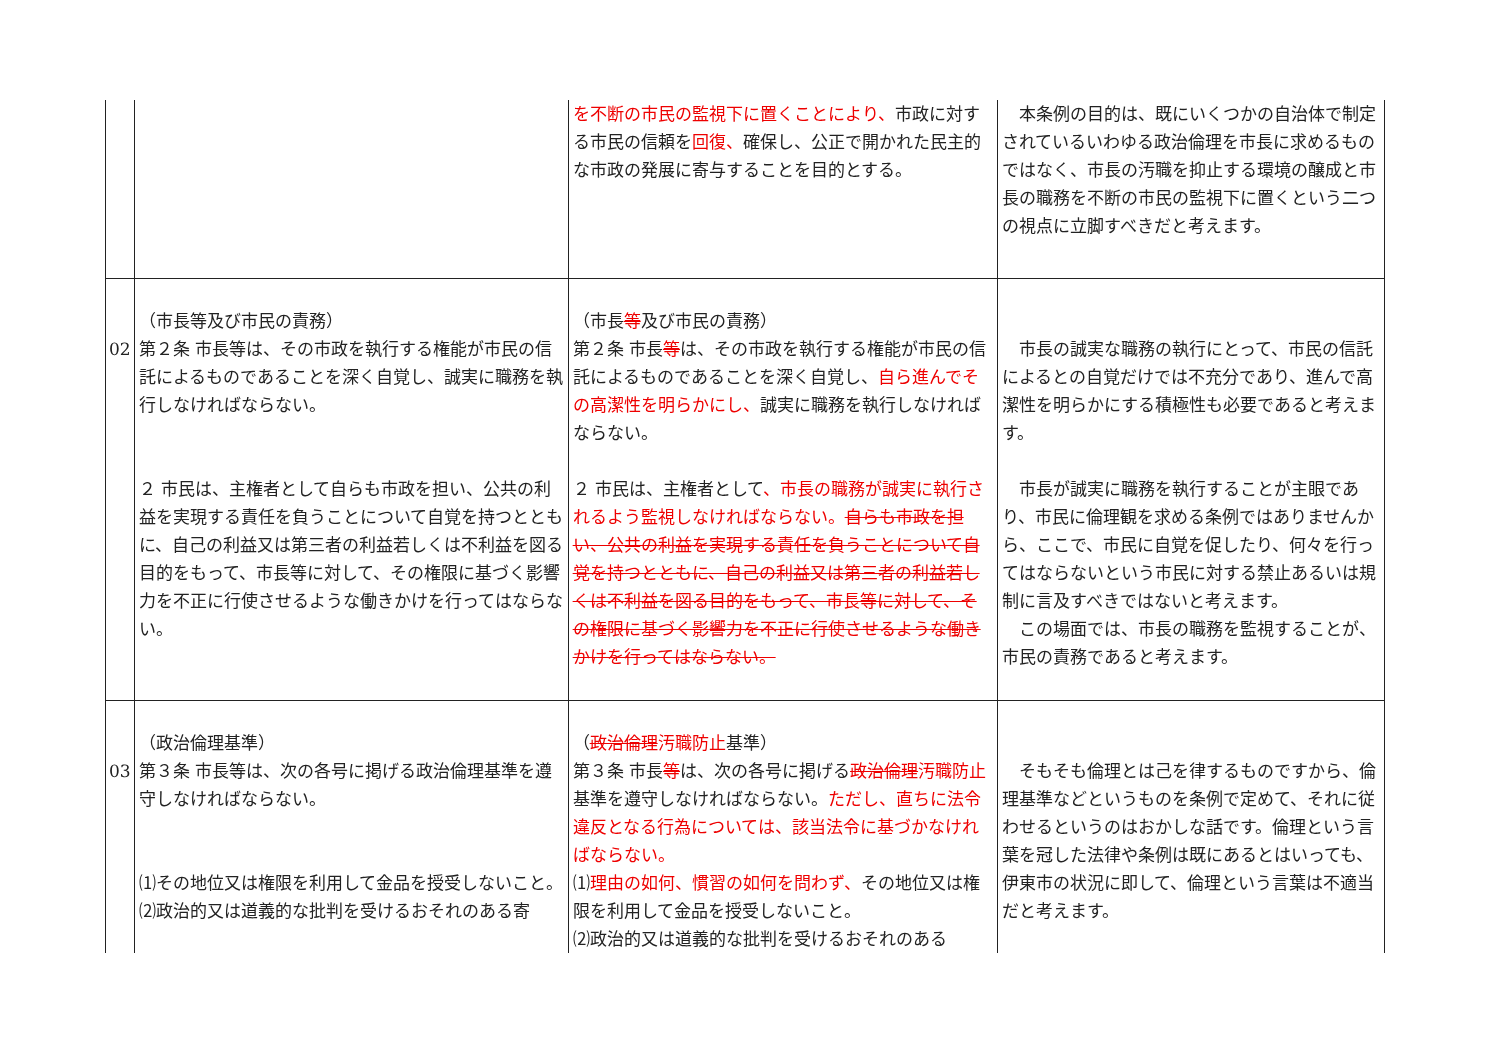| | | を不断の市民の監視下に置くことにより、 市政に対する市民の信頼を 回復、 確保し、公正で開かれた民主的な市政の発展に寄与することを目的とする。 | 本条例の目的は、既にいくつかの自治体で制定されているいわゆる政治倫理を市長に求めるものではなく、市長の汚職を抑止する環境の醸成と市長の職務を不断の市民の監視下に置くという二つの視点に立脚すべきだと考えます。 |
| 02 | （市長等及び市民の責務） 第２条 市長等は、その市政を執行する権能が市民の信託によるものであることを深く自覚し、誠実に職務を執行しなければならない。 ２ 市民は、主権者として自らも市政を担い、公共の利益を実現する責任を負うことについて自覚を持つとともに、自己の利益又は第三者の利益若しくは不利益を図る目的をもって、市長等に対して、その権限に基づく影響力を不正に行使させるような働きかけを行ってはならない。 | （市長 等 及び市民の責務） 第２条 市長 等 は、その市政を執行する権能が市民の信託によるものであることを深く自覚し、 自ら進んでその高潔性を明らかにし、 誠実に職務を執行しなければならない。 ２ 市民は、主権者として 、市長の職務が誠実に執行されるよう監視しなければならない。 自らも市政を担い、公共の利益を実現する責任を負うことについて自覚を持つとともに、自己の利益又は第三者の利益若しくは不利益を図る目的をもって、市長等に対して、その権限に基づく影響力を不正に行使させるような働きかけを行ってはならない。 | 市長の誠実な職務の執行にとって、市民の信託によるとの自覚だけでは不充分であり、進んで高潔性を明らかにする積極性も必要であると考えます。 市長が誠実に職務を執行することが主眼であり、市民に倫理観を求める条例ではありませんから、ここで、市民に自覚を促したり、何々を行ってはならないという市民に対する禁止あるいは規制に言及すべきではないと考えます。 この場面では、市長の職務を監視することが、市民の責務であると考えます。 |
| 03 | （政治倫理基準） 第３条 市長等は、次の各号に掲げる政治倫理基準を遵守しなければならない。 ⑴その地位又は権限を利用して金品を授受しないこと。 ⑵政治的又は道義的な批判を受けるおそれのある寄 | （ 政治倫理 汚職防止 基準） 第３条 市長 等 は、次の各号に掲げる 政治倫理 汚職防止 基準を遵守しなければならない。 ただし、直ちに法令違反となる行為については、該当法令に基づかなければならない。 ⑴ 理由の如何、慣習の如何を問わず、 その地位又は権限を利用して金品を授受しないこと。 ⑵政治的又は道義的な批判を受けるおそれのある | そもそも倫理とは己を律するものですから、倫理基準などというものを条例で定めて、それに従わせるというのはおかしな話です。倫理という言葉を冠した法律や条例は既にあるとはいっても、伊東市の状況に即して、倫理という言葉は不適当だと考えます。 |